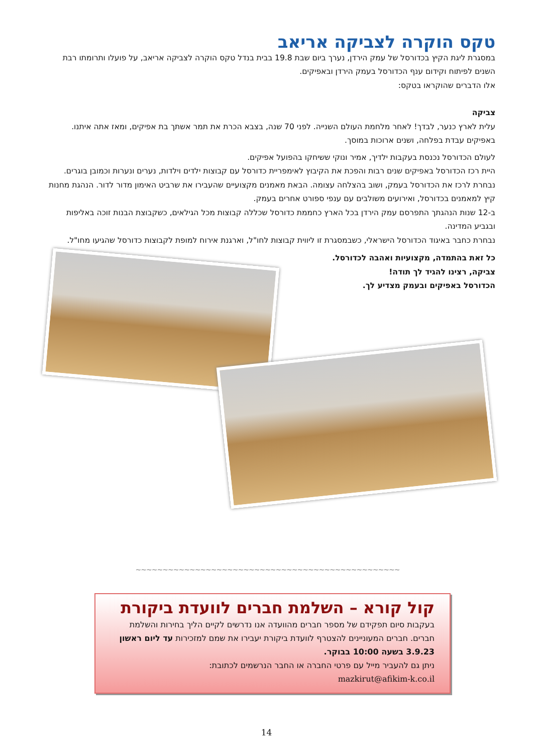טקס הוקרה לצביקה אריאב
במסגרת ליגת הקיץ בכדורסל של עמק הירדן, נערך ביום שבת 19.8 בבית בנדל טקס הוקרה לצביקה אריאב, על פועלו ותרומתו רבת השנים לפיתוח וקידום ענף הכדורסל בעמק הירדן ובאפיקים.
אלו הדברים שהוקראו בטקס:
צביקה
עלית לארץ כנער, לבדך! לאחר מלחמת העולם השנייה. לפני 70 שנה, בצבא הכרת את תמר אשתך בת אפיקים, ומאז אתה איתנו.
באפיקים עבדת בפלחה, ושנים ארוכות במוסך.
לעולם הכדורסל נכנסת בעקבות ילדיך, אמיר ונוקי ששיחקו בהפועל אפיקים.
היית רכז הכדורסל באפיקים שנים רבות והפכת את הקיבוץ לאימפריית כדורסל עם קבוצות ילדים וילדות, נערים ונערות וכמובן בוגרים.
נבחרת לרכז את הכדורסל בעמק, ושוב בהצלחה עצומה. הבאת מאמנים מקצועיים שהעבירו את שרביט האימון מדור לדור. הנהגת מחנות קיץ למאמנים בכדורסל, ואירועים משולבים עם ענפי ספורט אחרים בעמק.
ב-12 שנות הנהגתך התפרסם עמק הירדן בכל הארץ כחממת כדורסל שכללה קבוצות מכל הגילאים, כשקבוצת הבנות זוכה באליפות ובגביע המדינה.
נבחרת כחבר באיגוד הכדורסל הישראלי, כשבמסגרת זו ליווית קבוצות לחו"ל, וארגנת אירוח למופת לקבוצות כדורסל שהגיעו מחו"ל.
כל זאת בהתמדה, מקצועיות ואהבה לכדורסל.
צביקה, רצינו להגיד לך תודה!
הכדורסל באפיקים ובעמק מצדיע לך.
∽∽∽∽∽∽∽∽∽∽∽∽∽∽∽∽∽∽∽∽∽∽∽∽∽∽∽∽∽∽∽∽∽∽∽∽∽∽∽∽∽∽∽∽∽∽∽∽∽
קול קורא – השלמת חברים לוועדת ביקורת
בעקבות סיום תפקידם של מספר חברים מהוועדה אנו נדרשים לקיים הליך בחירות והשלמת חברים. חברים המעוניינים להצטרף לוועדת ביקורת יעבירו את שמם למזכירות עד ליום ראשון 3.9.23 בשעה 10:00 בבוקר.
ניתן גם להעביר מייל עם פרטי החברה או החבר הנרשמים לכתובת:
mazkirut@afikim-k.co.il
14